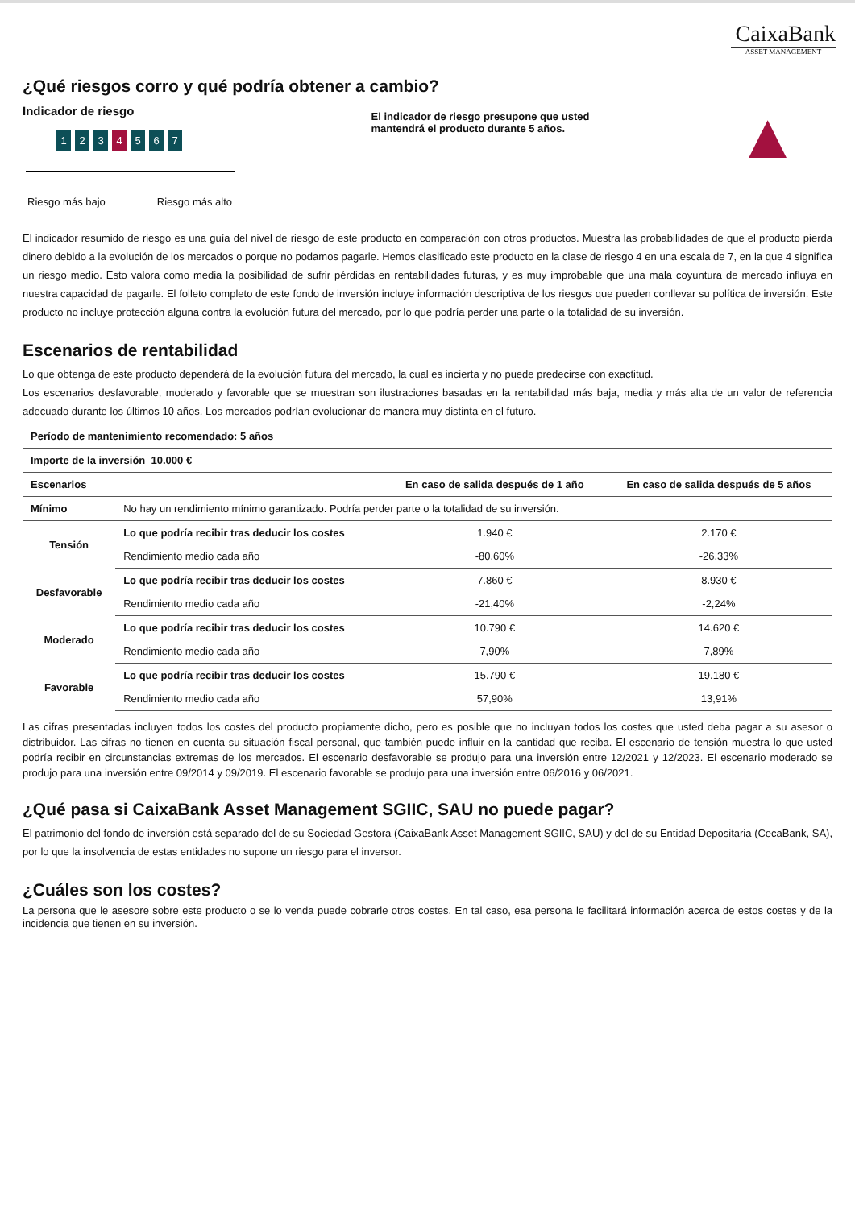CaixaBank
ASSET MANAGEMENT
¿Qué riesgos corro y qué podría obtener a cambio?
Indicador de riesgo
1 2 3 4 5 6 7
Riesgo más bajo Riesgo más alto
El indicador de riesgo presupone que usted mantendrá el producto durante 5 años.
▲
El indicador resumido de riesgo es una guía del nivel de riesgo de este producto en comparación con otros productos. Muestra las probabilidades de que el producto pierda dinero debido a la evolución de los mercados o porque no podamos pagarle. Hemos clasificado este producto en la clase de riesgo 4 en una escala de 7, en la que 4 significa un riesgo medio. Esto valora como media la posibilidad de sufrir pérdidas en rentabilidades futuras, y es muy improbable que una mala coyuntura de mercado influya en nuestra capacidad de pagarle. El folleto completo de este fondo de inversión incluye información descriptiva de los riesgos que pueden conllevar su política de inversión. Este producto no incluye protección alguna contra la evolución futura del mercado, por lo que podría perder una parte o la totalidad de su inversión.
Escenarios de rentabilidad
Lo que obtenga de este producto dependerá de la evolución futura del mercado, la cual es incierta y no puede predecirse con exactitud.
Los escenarios desfavorable, moderado y favorable que se muestran son ilustraciones basadas en la rentabilidad más baja, media y más alta de un valor de referencia adecuado durante los últimos 10 años. Los mercados podrían evolucionar de manera muy distinta en el futuro.
| Período de mantenimiento recomendado: 5 años | | | |
| --- | --- | --- | --- |
| Importe de la inversión 10.000 € | | | |
| Escenarios | | En caso de salida después de 1 año | En caso de salida después de 5 años |
| Mínimo | No hay un rendimiento mínimo garantizado. Podría perder parte o la totalidad de su inversión. | | |
| Tensión | Lo que podría recibir tras deducir los costes | 1.940 € | 2.170 € |
| | Rendimiento medio cada año | -80,60% | -26,33% |
| Desfavorable | Lo que podría recibir tras deducir los costes | 7.860 € | 8.930 € |
| | Rendimiento medio cada año | -21,40% | -2,24% |
| Moderado | Lo que podría recibir tras deducir los costes | 10.790 € | 14.620 € |
| | Rendimiento medio cada año | 7,90% | 7,89% |
| Favorable | Lo que podría recibir tras deducir los costes | 15.790 € | 19.180 € |
| | Rendimiento medio cada año | 57,90% | 13,91% |
Las cifras presentadas incluyen todos los costes del producto propiamente dicho, pero es posible que no incluyan todos los costes que usted deba pagar a su asesor o distribuidor. Las cifras no tienen en cuenta su situación fiscal personal, que también puede influir en la cantidad que reciba. El escenario de tensión muestra lo que usted podría recibir en circunstancias extremas de los mercados. El escenario desfavorable se produjo para una inversión entre 12/2021 y 12/2023. El escenario moderado se produjo para una inversión entre 09/2014 y 09/2019. El escenario favorable se produjo para una inversión entre 06/2016 y 06/2021.
¿Qué pasa si CaixaBank Asset Management SGIIC, SAU no puede pagar?
El patrimonio del fondo de inversión está separado del de su Sociedad Gestora (CaixaBank Asset Management SGIIC, SAU) y del de su Entidad Depositaria (CecaBank, SA), por lo que la insolvencia de estas entidades no supone un riesgo para el inversor.
¿Cuáles son los costes?
La persona que le asesore sobre este producto o se lo venda puede cobrarle otros costes. En tal caso, esa persona le facilitará información acerca de estos costes y de la incidencia que tienen en su inversión.